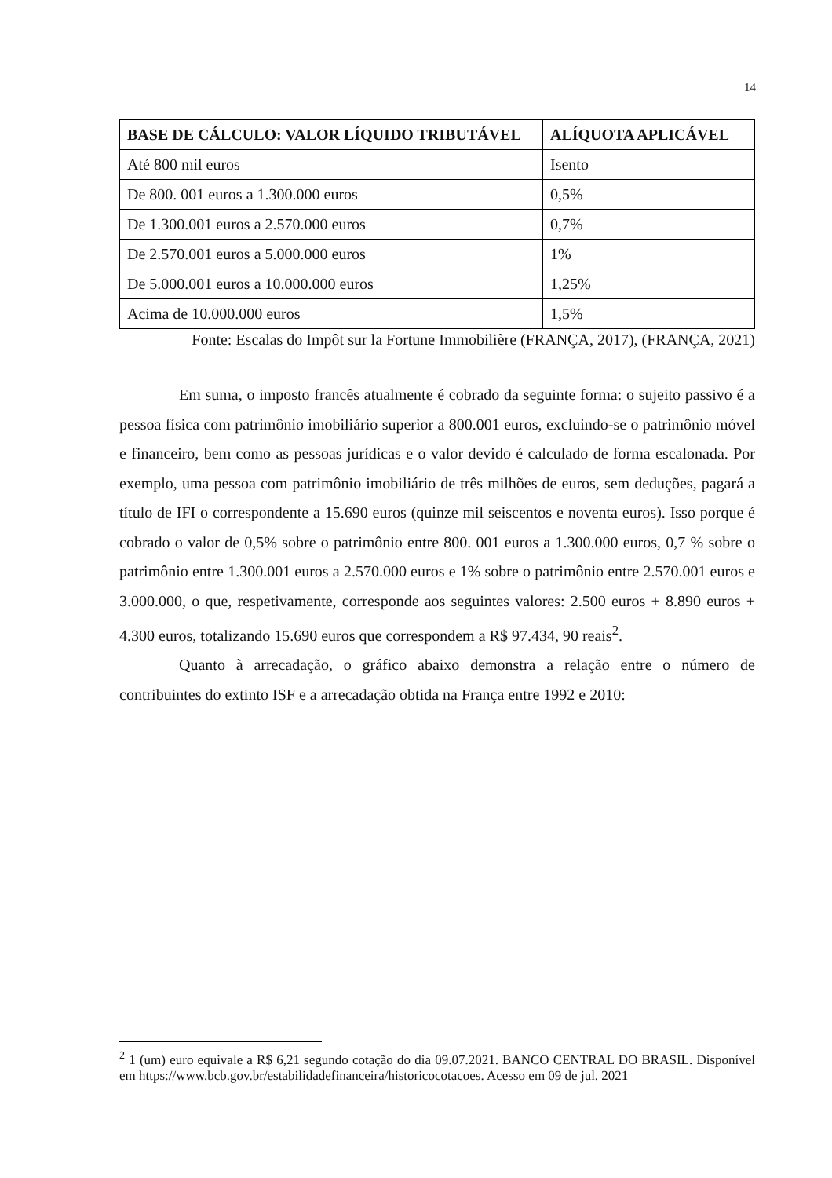14
| BASE DE CÁLCULO: VALOR LÍQUIDO TRIBUTÁVEL | ALÍQUOTA APLICÁVEL |
| --- | --- |
| Até 800 mil euros | Isento |
| De 800. 001 euros a 1.300.000 euros | 0,5% |
| De 1.300.001 euros a 2.570.000 euros | 0,7% |
| De 2.570.001 euros a 5.000.000 euros | 1% |
| De 5.000.001 euros a 10.000.000 euros | 1,25% |
| Acima de 10.000.000 euros | 1,5% |
Fonte: Escalas do Impôt sur la Fortune Immobilière (FRANÇA, 2017), (FRANÇA, 2021)
Em suma, o imposto francês atualmente é cobrado da seguinte forma: o sujeito passivo é a pessoa física com patrimônio imobiliário superior a 800.001 euros, excluindo-se o patrimônio móvel e financeiro, bem como as pessoas jurídicas e o valor devido é calculado de forma escalonada. Por exemplo, uma pessoa com patrimônio imobiliário de três milhões de euros, sem deduções, pagará a título de IFI o correspondente a 15.690 euros (quinze mil seiscentos e noventa euros). Isso porque é cobrado o valor de 0,5% sobre o patrimônio entre 800. 001 euros a 1.300.000 euros, 0,7 % sobre o patrimônio entre 1.300.001 euros a 2.570.000 euros e 1% sobre o patrimônio entre 2.570.001 euros e 3.000.000, o que, respetivamente, corresponde aos seguintes valores: 2.500 euros + 8.890 euros + 4.300 euros, totalizando 15.690 euros que correspondem a R$ 97.434, 90 reais<sup>2</sup>.
Quanto à arrecadação, o gráfico abaixo demonstra a relação entre o número de contribuintes do extinto ISF e a arrecadação obtida na França entre 1992 e 2010:
<sup>2</sup> 1 (um) euro equivale a R$ 6,21 segundo cotação do dia 09.07.2021. BANCO CENTRAL DO BRASIL. Disponível em https://www.bcb.gov.br/estabilidadefinanceira/historicocotacoes. Acesso em 09 de jul. 2021